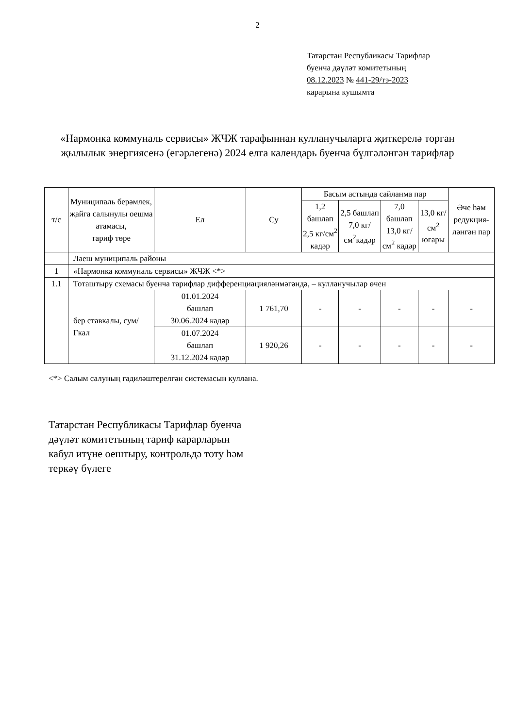2
Татарстан Республикасы Тарифлар
буенча дәүләт комитетының
08.12.2023 № 441-29/тэ-2023
карарына кушымта
«Нармонка коммуналь сервисы» ЖЧЖ тарафыннан кулланучыларга җиткерелә торган җылылык энергиясенә (егәрлегенә) 2024 елга календарь буенча бүлгәләнгән тарифлар
| т/с | Муниципаль берәмлек, җайга салынулы оешма атамасы, тариф төре | Ел | Су | Басым астында сайланма пар | | | | Әче һәм редукция-ләнгән пар |
| --- | --- | --- | --- | --- | --- | --- | --- | --- |
| | | | | 1,2 башлап 2,5 кг/см<sup>2</sup> кадәр | 2,5 башлап 7,0 кг/см<sup>2</sup>кадәр | 7,0 башлап 13,0 кг/см<sup>2</sup> кадәр | 13,0 кг/см<sup>2</sup> югары | |
| | Лаеш муниципаль районы | | | | | | | |
| 1 | «Нармонка коммуналь сервисы» ЖЧЖ <*> | | | | | | | |
| 1.1 | Тоташтыру схемасы буенча тарифлар дифференциацияләнмәгәндә, – кулланучылар өчен | | | | | | | |
| | бер ставкалы, сум/Гкал | 01.01.2024 башлап 30.06.2024 кадәр | 1 761,70 | - | - | - | - | - |
| | | 01.07.2024 башлап 31.12.2024 кадәр | 1 920,26 | - | - | - | - | - |
<*> Салым салуның гадиләштерелгән системасын куллана.
Татарстан Республикасы Тарифлар буенча
дәүләт комитетының тариф карарларын
кабул итүне оештыру, контрольдә тоту һәм
теркәү бүлеге